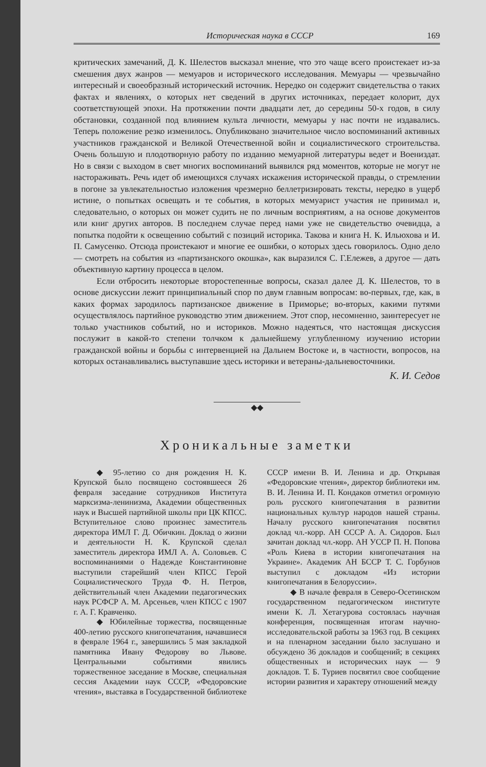Историческая наука в СССР 169
критических замечаний, Д. К. Шелестов высказал мнение, что это чаще всего проистекает из-за смешения двух жанров — мемуаров и исторического исследования. Мемуары — чрезвычайно интересный и своеобразный исторический источник. Нередко он содержит свидетельства о таких фактах и явлениях, о которых нет сведений в других источниках, передает колорит, дух соответствующей эпохи. На протяжении почти двадцати лет, до середины 50-х годов, в силу обстановки, созданной под влиянием культа личности, мемуары у нас почти не издавались. Теперь положение резко изменилось. Опубликовано значительное число воспоминаний активных участников гражданской и Великой Отечественной войн и социалистического строительства. Очень большую и плодотворную работу по изданию мемуарной литературы ведет и Воениздат. Но в связи с выходом в свет многих воспоминаний выявился ряд моментов, которые не могут не настораживать. Речь идет об имеющихся случаях искажения исторической правды, о стремлении в погоне за увлекательностью изложения чрезмерно беллетризировать тексты, нередко в ущерб истине, о попытках освещать и те события, в которых мемуарист участия не принимал и, следовательно, о которых он может судить не по личным восприятиям, а на основе документов или книг других авторов. В последнем случае перед нами уже не свидетельство очевидца, а попытка подойти к освещению событий с позиций историка. Такова и книга Н. К. Ильюхова и И. П. Самусенко. Отсюда проистекают и многие ее ошибки, о которых здесь говорилось. Одно дело — смотреть на события из «партизанского окошка», как выразился С. Г.Ележев, а другое — дать объективную картину процесса в целом.
Если отбросить некоторые второстепенные вопросы, сказал далее Д. К. Шелестов, то в основе дискуссии лежит принципиальный спор по двум главным вопросам: во-первых, где, как, в каких формах зародилось партизанское движение в Приморье; во-вторых, какими путями осуществлялось партийное руководство этим движением. Этот спор, несомненно, заинтересует не только участников событий, но и историков. Можно надеяться, что настоящая дискуссия послужит в какой-то степени толчком к дальнейшему углубленному изучению истории гражданской войны и борьбы с интервенцией на Дальнем Востоке и, в частности, вопросов, на которых останавливались выступавшие здесь историки и ветераны-дальневосточники.
К. И. Седов
◆◆
Хроникальные заметки
◆ 95-летию со дня рождения Н. К. Крупской было посвящено состоявшееся 26 февраля заседание сотрудников Института марксизма-ленинизма, Академии общественных наук и Высшей партийной школы при ЦК КПСС. Вступительное слово произнес заместитель директора ИМЛ Г. Д. Обичкин. Доклад о жизни и деятельности Н. К. Крупской сделал заместитель директора ИМЛ А. А. Соловьев. С воспоминаниями о Надежде Константиновне выступили старейший член КПСС Герой Социалистического Труда Ф. Н. Петров, действительный член Академии педагогических наук РСФСР А. М. Арсеньев, член КПСС с 1907 г. А. Г. Кравченко.
◆ Юбилейные торжества, посвященные 400-летию русского книгопечатания, начавшиеся в феврале 1964 г., завершились 5 мая закладкой памятника Ивану Федорову во Львове. Центральными событиями явились торжественное заседание в Москве, специальная сессия Академии наук СССР, «Федоровские чтения», выставка в Государственной библиотеке СССР имени В. И. Ленина и др. Открывая «Федоровские чтения», директор библиотеки им. В. И. Ленина И. П. Кондаков отметил огромную роль русского книгопечатания в развитии национальных культур народов нашей страны. Началу русского книгопечатания посвятил доклад чл.-корр. АН СССР А. А. Сидоров. Был зачитан доклад чл.-корр. АН УССР П. Н. Попова «Роль Киева в истории книгопечатания на Украине». Академик АН БССР Т. С. Горбунов выступил с докладом «Из истории книгопечатания в Белоруссии».
◆ В начале февраля в Северо-Осетинском государственном педагогическом институте имени К. Л. Хетагурова состоялась научная конференция, посвященная итогам научно-исследовательской работы за 1963 год. В секциях и на пленарном заседании было заслушано и обсуждено 36 докладов и сообщений; в секциях общественных и исторических наук — 9 докладов. Т. Б. Туриев посвятил свое сообщение истории развития и характеру отношений между